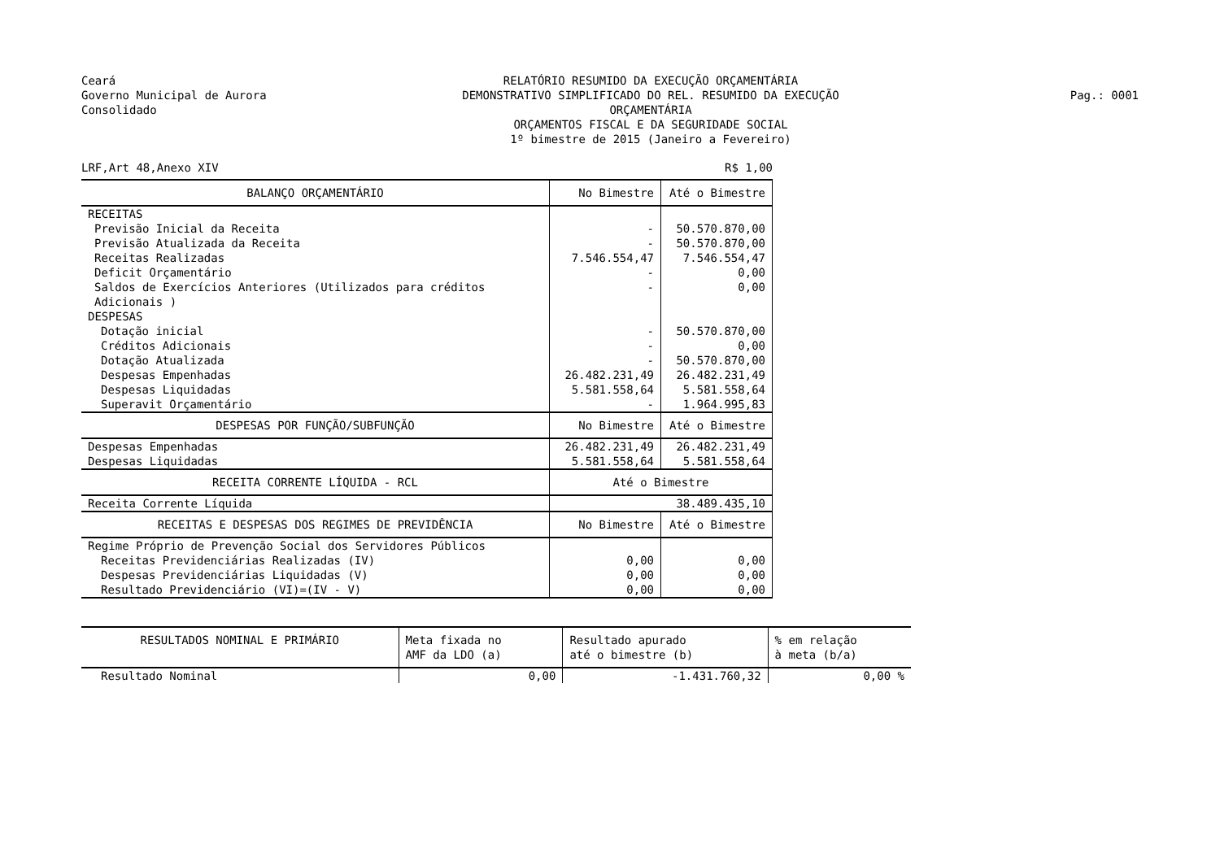Ceará
Governo Municipal de Aurora
Consolidado
RELATÓRIO RESUMIDO DA EXECUÇÃO ORÇAMENTÁRIA
DEMONSTRATIVO SIMPLIFICADO DO REL. RESUMIDO DA EXECUÇÃO ORÇAMENTÁRIA
ORÇAMENTOS FISCAL E DA SEGURIDADE SOCIAL
1º bimestre de 2015 (Janeiro a Fevereiro)
Pag.: 0001
LRF,Art 48,Anexo XIV R$ 1,00
| BALANÇO ORÇAMENTÁRIO | No Bimestre | Até o Bimestre |
| --- | --- | --- |
| RECEITAS | | |
| Previsão Inicial da Receita | - | 50.570.870,00 |
| Previsão Atualizada da Receita | - | 50.570.870,00 |
| Receitas Realizadas | 7.546.554,47 | 7.546.554,47 |
| Deficit Orçamentário | - | 0,00 |
| Saldos de Exercícios Anteriores (Utilizados para créditos Adicionais ) | - | 0,00 |
| DESPESAS | | |
| Dotação inicial | - | 50.570.870,00 |
| Créditos Adicionais | - | 0,00 |
| Dotação Atualizada | - | 50.570.870,00 |
| Despesas Empenhadas | 26.482.231,49 | 26.482.231,49 |
| Despesas Liquidadas | 5.581.558,64 | 5.581.558,64 |
| Superavit Orçamentário | - | 1.964.995,83 |
| DESPESAS POR FUNÇÃO/SUBFUNÇÃO | No Bimestre | Até o Bimestre |
| Despesas Empenhadas | 26.482.231,49 | 26.482.231,49 |
| Despesas Liquidadas | 5.581.558,64 | 5.581.558,64 |
| RECEITA CORRENTE LÍQUIDA - RCL | Até o Bimestre | |
| Receita Corrente Líquida | 38.489.435,10 | |
| RECEITAS E DESPESAS DOS REGIMES DE PREVIDÊNCIA | No Bimestre | Até o Bimestre |
| Regime Próprio de Prevenção Social dos Servidores Públicos | | |
| Receitas Previdenciárias Realizadas (IV) | 0,00 | 0,00 |
| Despesas Previdenciárias Liquidadas (V) | 0,00 | 0,00 |
| Resultado Previdenciário (VI)=(IV - V) | 0,00 | 0,00 |
| RESULTADOS NOMINAL E PRIMÁRIO | Meta fixada no AMF da LDO (a) | Resultado apurado até o bimestre (b) | % em relação à meta (b/a) |
| --- | --- | --- | --- |
| Resultado Nominal | 0,00 | -1.431.760,32 | 0,00 % |